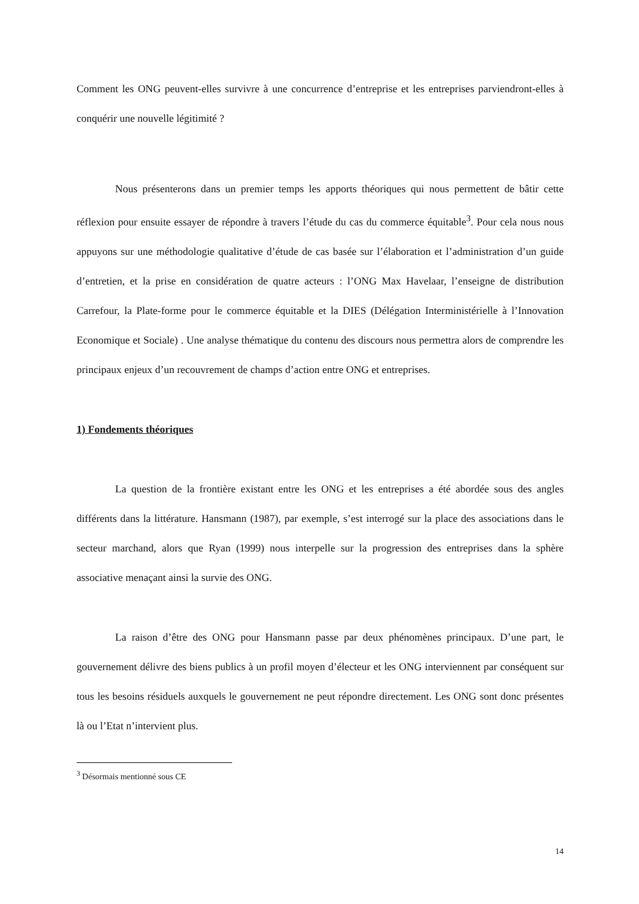Comment les ONG peuvent-elles survivre à une concurrence d’entreprise et les entreprises parviendront-elles à conquérir une nouvelle légitimité ?
Nous présenterons dans un premier temps les apports théoriques qui nous permettent de bâtir cette réflexion pour ensuite essayer de répondre à travers l’étude du cas du commerce équitable<sup>3</sup>. Pour cela nous nous appuyons sur une méthodologie qualitative d’étude de cas basée sur l’élaboration et l’administration d’un guide d’entretien, et la prise en considération de quatre acteurs : l’ONG Max Havelaar, l’enseigne de distribution Carrefour, la Plate-forme pour le commerce équitable et la DIES (Délégation Interministérielle à l’Innovation Economique et Sociale) . Une analyse thématique du contenu des discours nous permettra alors de comprendre les principaux enjeux d’un recouvrement de champs d’action entre ONG et entreprises.
1) Fondements théoriques
La question de la frontière existant entre les ONG et les entreprises a été abordée sous des angles différents dans la littérature. Hansmann (1987), par exemple, s’est interrogé sur la place des associations dans le secteur marchand, alors que Ryan (1999) nous interpelle sur la progression des entreprises dans la sphère associative menaçant ainsi la survie des ONG.
La raison d’être des ONG pour Hansmann passe par deux phénomènes principaux. D’une part, le gouvernement délivre des biens publics à un profil moyen d’électeur et les ONG interviennent par conséquent sur tous les besoins résiduels auxquels le gouvernement ne peut répondre directement. Les ONG sont donc présentes là ou l’Etat n’intervient plus.
<sup>3</sup> Désormais mentionné sous CE
14